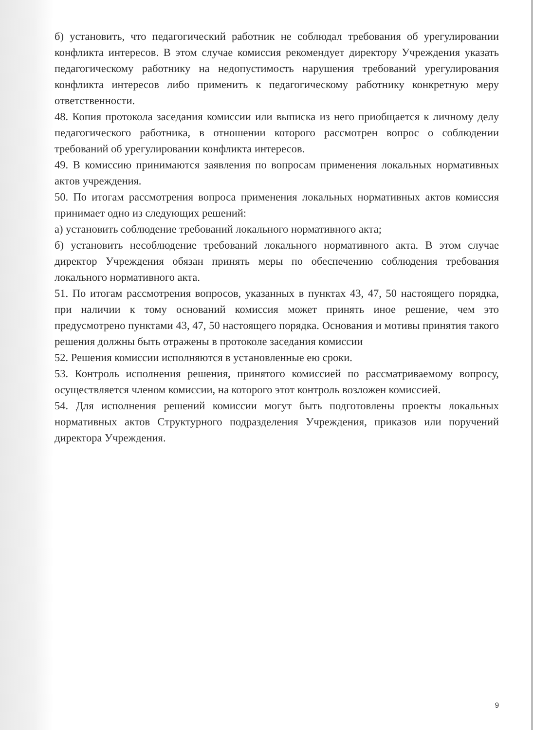б) установить, что педагогический работник не соблюдал требования об урегулировании конфликта интересов. В этом случае комиссия рекомендует директору Учреждения указать педагогическому работнику на недопустимость нарушения требований урегулирования конфликта интересов либо применить к педагогическому работнику конкретную меру ответственности.
48. Копия протокола заседания комиссии или выписка из него приобщается к личному делу педагогического работника, в отношении которого рассмотрен вопрос о соблюдении требований об урегулировании конфликта интересов.
49. В комиссию принимаются заявления по вопросам применения локальных нормативных актов учреждения.
50. По итогам рассмотрения вопроса применения локальных нормативных актов комиссия принимает одно из следующих решений:
а) установить соблюдение требований локального нормативного акта;
б) установить несоблюдение требований локального нормативного акта. В этом случае директор Учреждения обязан принять меры по обеспечению соблюдения требования локального нормативного акта.
51. По итогам рассмотрения вопросов, указанных в пунктах 43, 47, 50 настоящего порядка, при наличии к тому оснований комиссия может принять иное решение, чем это предусмотрено пунктами 43, 47, 50 настоящего порядка. Основания и мотивы принятия такого решения должны быть отражены в протоколе заседания комиссии
52. Решения комиссии исполняются в установленные ею сроки.
53. Контроль исполнения решения, принятого комиссией по рассматриваемому вопросу, осуществляется членом комиссии, на которого этот контроль возложен комиссией.
54. Для исполнения решений комиссии могут быть подготовлены проекты локальных нормативных актов Структурного подразделения Учреждения, приказов или поручений директора Учреждения.
9